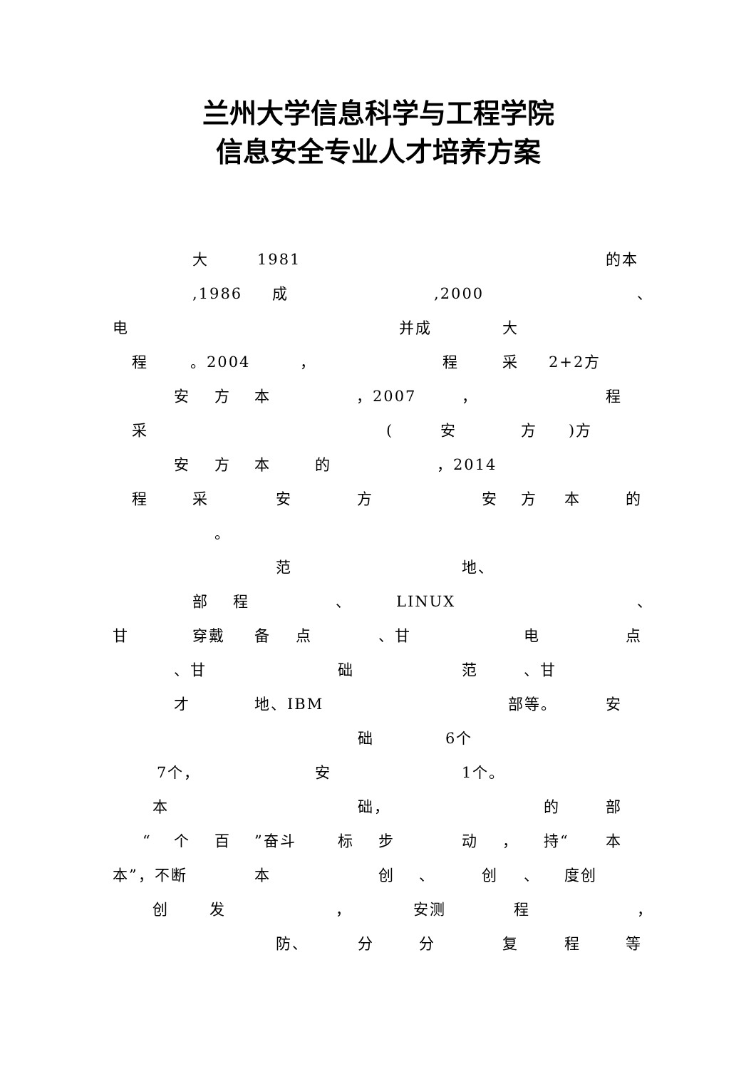兰州大学信息科学与工程学院
信息安全专业人才培养方案
大 1981 的本
,1986 成,2000 、
电 并成 大
程 。2004 ， 程采 2+2方
安方本 ，2007 ， 程
采 (安方)方
安方本的 ，2014
程采安方安方本的
。
范 地、
部程 、 LINUX 、
甘 穿戴 备点 、甘 电点
、甘 础范 、甘
才 地、IBM 部等。 安
础 6个
7个， 安 1个。
本 础， 的部
“个百”奋斗 标步动 ， 持“本
本”，不断 本创 、 创 、 度创
创发 ， 安测 程 ，
防、 分分复程等